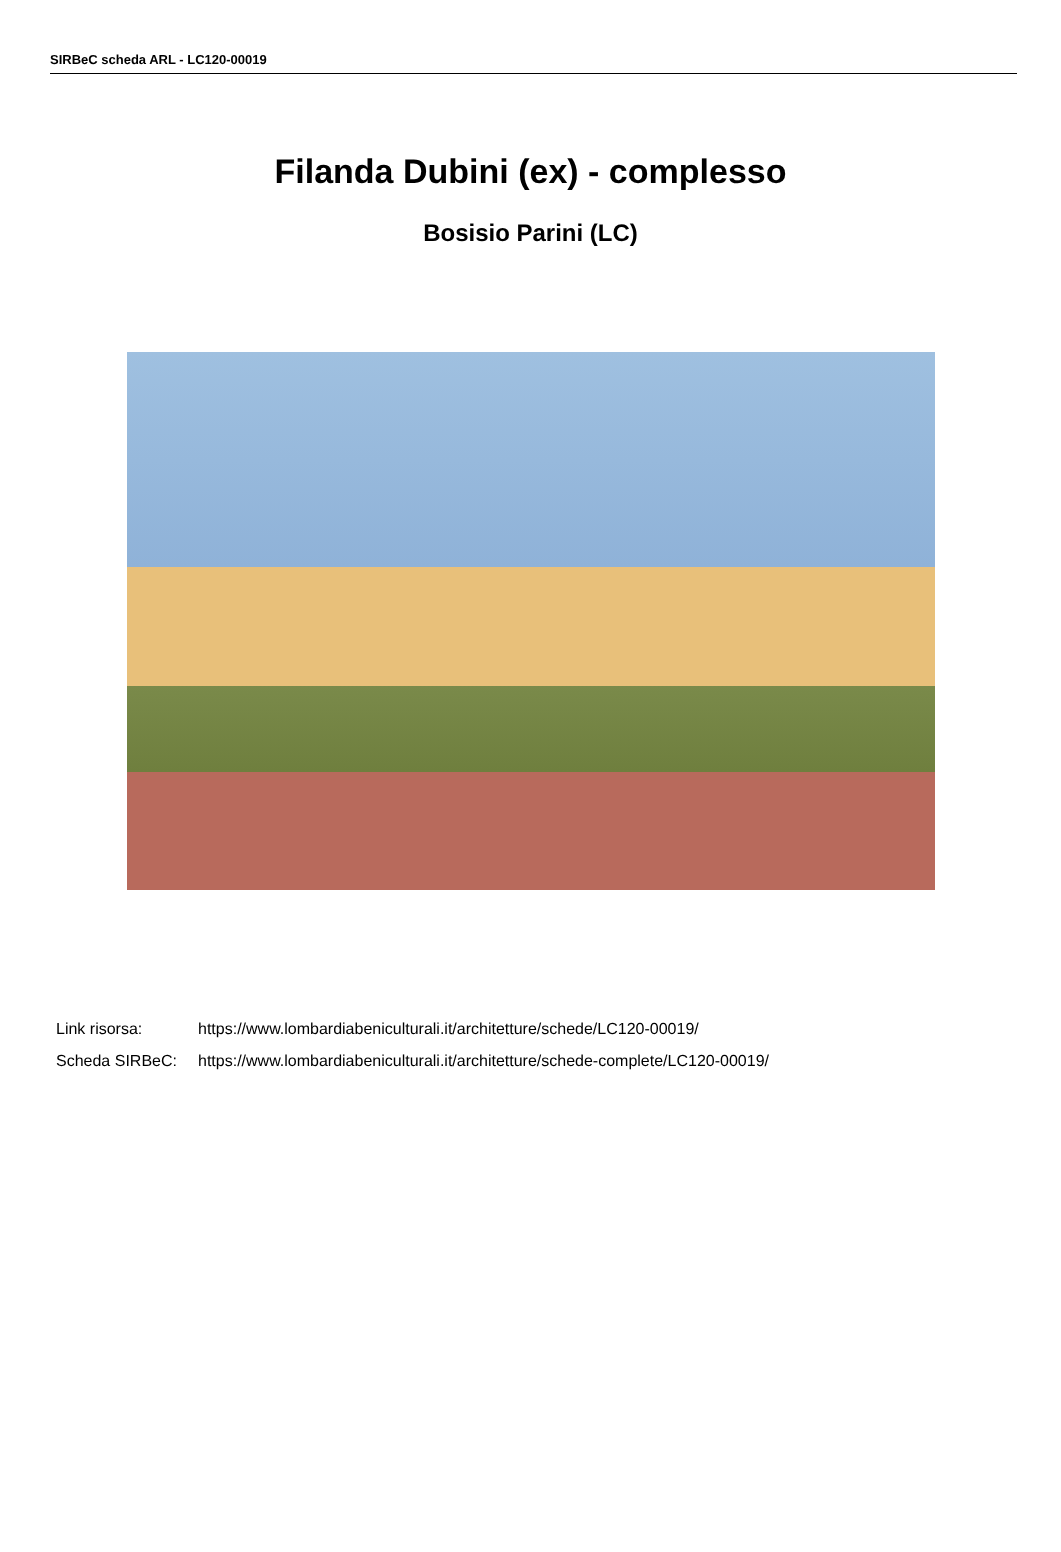SIRBeC scheda ARL - LC120-00019
Filanda Dubini (ex) - complesso
Bosisio Parini (LC)
Link risorsa: https://www.lombardiabeniculturali.it/architetture/schede/LC120-00019/
Scheda SIRBeC: https://www.lombardiabeniculturali.it/architetture/schede-complete/LC120-00019/